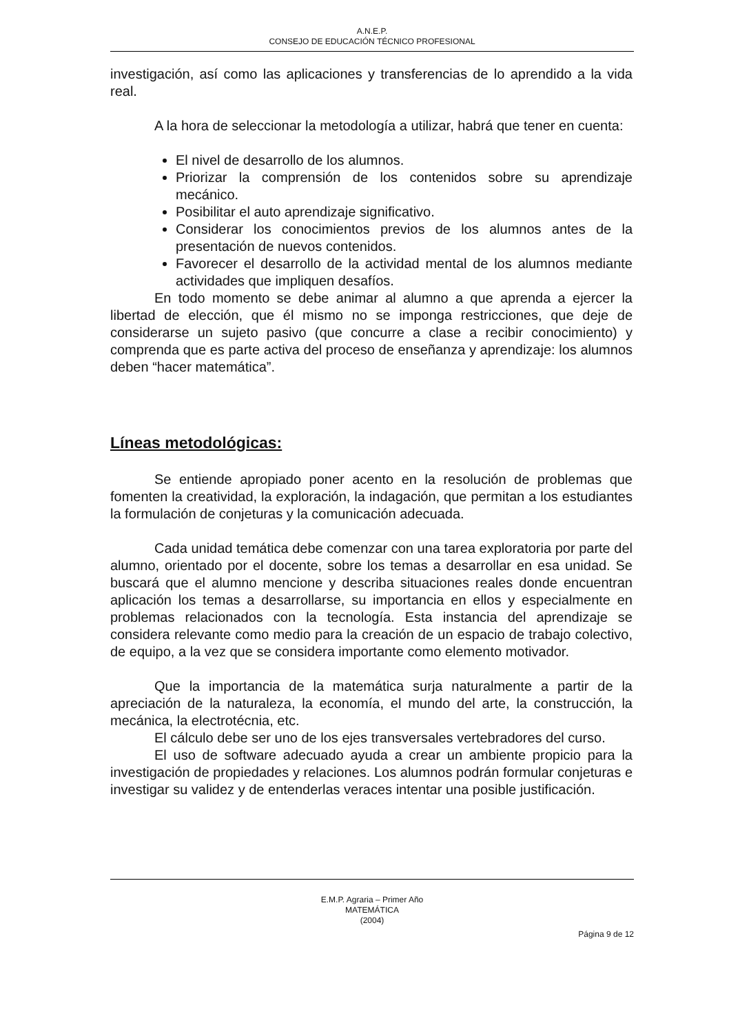A.N.E.P.
CONSEJO DE EDUCACIÓN TÉCNICO PROFESIONAL
investigación, así como las aplicaciones y transferencias de lo aprendido a la vida real.
A la hora de seleccionar la metodología a utilizar, habrá que tener en cuenta:
El nivel de desarrollo de los alumnos.
Priorizar la comprensión de los contenidos sobre su aprendizaje mecánico.
Posibilitar el auto aprendizaje significativo.
Considerar los conocimientos previos de los alumnos antes de la presentación de nuevos contenidos.
Favorecer el desarrollo de la actividad mental de los alumnos mediante actividades que impliquen desafíos.
En todo momento se debe animar al alumno a que aprenda a ejercer la libertad de elección, que él mismo no se imponga restricciones, que deje de considerarse un sujeto pasivo (que concurre a clase a recibir conocimiento) y comprenda que es parte activa del proceso de enseñanza y aprendizaje: los alumnos deben “hacer matemática”.
Líneas metodológicas:
Se entiende apropiado poner acento en la resolución de problemas que fomenten la creatividad, la exploración, la indagación, que permitan a los estudiantes la formulación de conjeturas y la comunicación adecuada.
Cada unidad temática debe comenzar con una tarea exploratoria por parte del alumno, orientado por el docente, sobre los temas a desarrollar en esa unidad. Se buscará que el alumno mencione y describa situaciones reales donde encuentran aplicación los temas a desarrollarse, su importancia en ellos y especialmente en problemas relacionados con la tecnología. Esta instancia del aprendizaje se considera relevante como medio para la creación de un espacio de trabajo colectivo, de equipo, a la vez que se considera importante como elemento motivador.
Que la importancia de la matemática surja naturalmente a partir de la apreciación de la naturaleza, la economía, el mundo del arte, la construcción, la mecánica, la electrotécnia, etc.
El cálculo debe ser uno de los ejes transversales vertebradores del curso.
El uso de software adecuado ayuda a crear un ambiente propicio para la investigación de propiedades y relaciones. Los alumnos podrán formular conjeturas e investigar su validez y de entenderlas veraces intentar una posible justificación.
E.M.P. Agraria – Primer Año
MATEMÁTICA
(2004)
Página 9 de 12